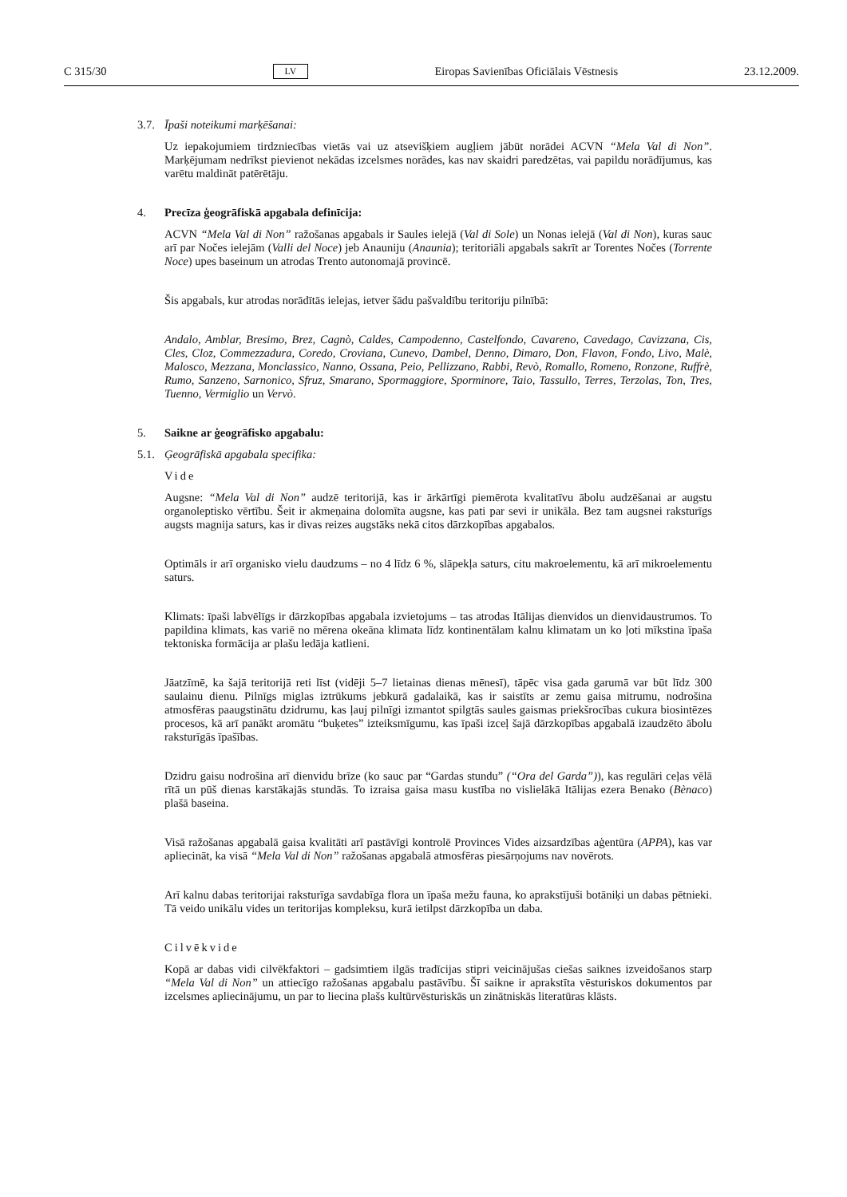C 315/30 LV Eiropas Savienības Oficiālais Vēstnesis 23.12.2009.
3.7. Īpaši noteikumi marķēšanai:
Uz iepakojumiem tirdzniecības vietās vai uz atsevišķiem augļiem jābūt norādei ACVN “Mela Val di Non”. Marķējumam nedrīkst pievienot nekādas izcelsmes norādes, kas nav skaidri paredzētas, vai papildu norādījumus, kas varētu maldināt patērētāju.
4. Precīza ģeogrāfiskā apgabala definīcija:
ACVN “Mela Val di Non” ražošanas apgabals ir Saules ielejā (Val di Sole) un Nonas ielejā (Val di Non), kuras sauc arī par Nočes ielejām (Valli del Noce) jeb Anauniju (Anaunia); teritoriāli apgabals sakrīt ar Torentes Nočes (Torrente Noce) upes baseinum un atrodas Trento autonomajā provincē.
Šis apgabals, kur atrodas norādītās ielejas, ietver šādu pašvaldību teritoriju pilnībā:
Andalo, Amblar, Bresimo, Brez, Cagnò, Caldes, Campodenno, Castelfondo, Cavareno, Cavedago, Cavizzana, Cis, Cles, Cloz, Commezzadura, Coredo, Croviana, Cunevo, Dambel, Denno, Dimaro, Don, Flavon, Fondo, Livo, Malè, Malosco, Mezzana, Monclassico, Nanno, Ossana, Peio, Pellizzano, Rabbi, Revò, Romallo, Romeno, Ronzone, Ruffrè, Rumo, Sanzeno, Sarnonico, Sfruz, Smarano, Spormaggiore, Sporminore, Taio, Tassullo, Terres, Terzolas, Ton, Tres, Tuenno, Vermiglio un Vervò.
5. Saikne ar ģeogrāfisko apgabalu:
5.1. Ģeogrāfiskā apgabala specifika:
Vide
Augsne: “Mela Val di Non” audzē teritorijā, kas ir ārkārtīgi piemērota kvalitatīvu ābolu audzēšanai ar augstu organoleptisko vērtību. Šeit ir akmeņaina dolomīta augsne, kas pati par sevi ir unikāla. Bez tam augsnei raksturīgs augsts magnija saturs, kas ir divas reizes augstāks nekā citos dārzkopības apgabalos.
Optimāls ir arī organisko vielu daudzums – no 4 līdz 6 %, slāpekļa saturs, citu makroelementu, kā arī mikroelementu saturs.
Klimats: īpaši labvēlīgs ir dārzkopības apgabala izvietojums – tas atrodas Itālijas dienvidos un dienvid­austrumos. To papildina klimats, kas variē no mērena okeāna klimata līdz kontinentālam kalnu klimatam un ko ļoti mīkstina īpaša tektoniska formācija ar plašu ledāja katlieni.
Jāatzīmē, ka šajā teritorijā reti līst (vidēji 5–7 lietainas dienas mēnesī), tāpēc visa gada garumā var būt līdz 300 saulainu dienu. Pilnīgs miglas iztrūkums jebkurā gadalaikā, kas ir saistīts ar zemu gaisa mitrumu, nodrošina atmosfēras paaugstinātu dzidrumu, kas ļauj pilnīgi izmantot spilgtās saules gaismas priekšrocības cukura biosintēzes procesos, kā arī panākt aromātu “buķetes” izteiksmīgumu, kas īpaši izceļ šajā dārzkopības apgabalā izaudzēto ābolu raksturīgās īpašības.
Dzidru gaisu nodrošina arī dienvidu brīze (ko sauc par “Gardas stundu” (“Ora del Garda”)), kas regulāri ceļas vēlā rītā un pūš dienas karstākajās stundās. To izraisa gaisa masu kustība no vislielākā Itālijas ezera Benako (Bènaco) plašā baseina.
Visā ražošanas apgabalā gaisa kvalitāti arī pastāvīgi kontrolē Provinces Vides aizsardzības aģentūra (APPA), kas var apliecināt, ka visā “Mela Val di Non” ražošanas apgabalā atmosfēras piesārņojums nav novērots.
Arī kalnu dabas teritorijai raksturīga savdabīga flora un īpaša mežu fauna, ko aprakstījuši botāniķi un dabas pētnieki. Tā veido unikālu vides un teritorijas kompleksu, kurā ietilpst dārzkopība un daba.
Cilvēkvide
Kopā ar dabas vidi cilvēkfaktori – gadsimtiem ilgās tradīcijas stipri veicinājušas ciešas saiknes izveido­šanos starp “Mela Val di Non” un attiecīgo ražošanas apgabalu pastāvību. Šī saikne ir aprakstīta vēsturiskos dokumentos par izcelsmes apliecinājumu, un par to liecina plašs kultūrvēsturiskās un zinātniskās literatūras klāsts.